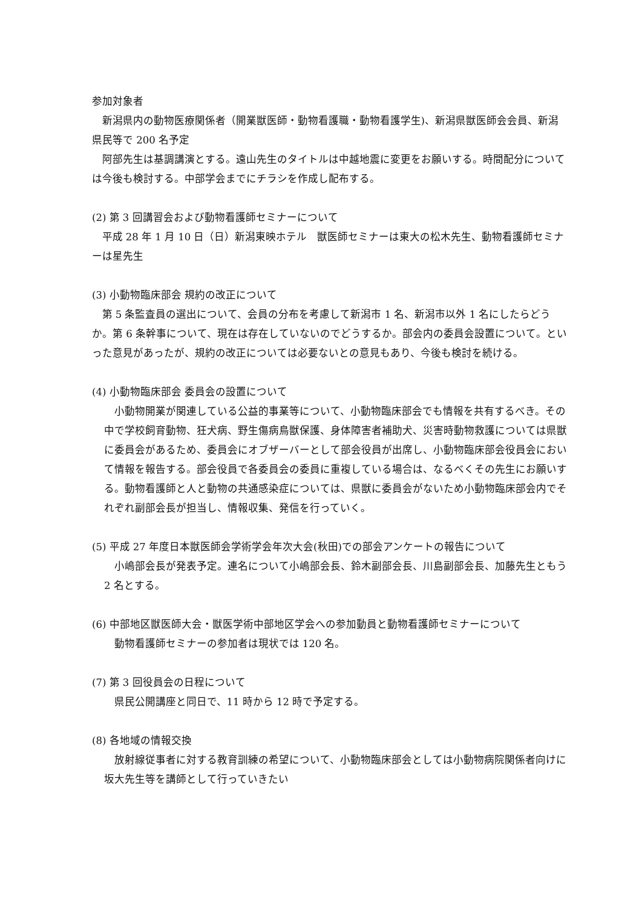参加対象者
新潟県内の動物医療関係者（開業獣医師・動物看護職・動物看護学生)、新潟県獣医師会会員、新潟県民等で 200 名予定
阿部先生は基調講演とする。遠山先生のタイトルは中越地震に変更をお願いする。時間配分については今後も検討する。中部学会までにチラシを作成し配布する。
(2) 第 3 回講習会および動物看護師セミナーについて
平成 28 年 1 月 10 日（日）新潟東映ホテル　獣医師セミナーは東大の松木先生、動物看護師セミナーは星先生
(3) 小動物臨床部会 規約の改正について
第 5 条監査員の選出について、会員の分布を考慮して新潟市 1 名、新潟市以外 1 名にしたらどうか。第 6 条幹事について、現在は存在していないのでどうするか。部会内の委員会設置について。といった意見があったが、規約の改正については必要ないとの意見もあり、今後も検討を続ける。
(4) 小動物臨床部会 委員会の設置について
小動物開業が関連している公益的事業等について、小動物臨床部会でも情報を共有するべき。その中で学校飼育動物、狂犬病、野生傷病鳥獣保護、身体障害者補助犬、災害時動物救護については県獣に委員会があるため、委員会にオブザーバーとして部会役員が出席し、小動物臨床部会役員会において情報を報告する。部会役員で各委員会の委員に重複している場合は、なるべくその先生にお願いする。動物看護師と人と動物の共通感染症については、県獣に委員会がないため小動物臨床部会内でそれぞれ副部会長が担当し、情報収集、発信を行っていく。
(5) 平成 27 年度日本獣医師会学術学会年次大会(秋田)での部会アンケートの報告について
小嶋部会長が発表予定。連名について小嶋部会長、鈴木副部会長、川島副部会長、加藤先生ともう 2 名とする。
(6) 中部地区獣医師大会・獣医学術中部地区学会への参加動員と動物看護師セミナーについて
動物看護師セミナーの参加者は現状では 120 名。
(7) 第 3 回役員会の日程について
県民公開講座と同日で、11 時から 12 時で予定する。
(8) 各地域の情報交換
放射線従事者に対する教育訓練の希望について、小動物臨床部会としては小動物病院関係者向けに坂大先生等を講師として行っていきたい